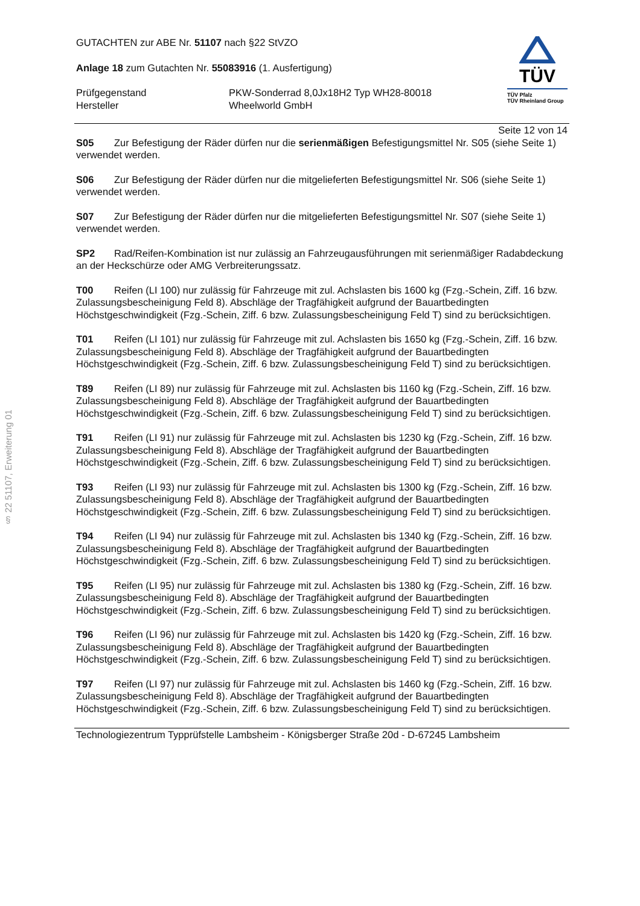§ 22 51107, Erweiterung 01
GUTACHTEN zur ABE Nr. 51107 nach §22 StVZO
Anlage 18 zum Gutachten Nr. 55083916 (1. Ausfertigung)
Prüfgegenstand
Hersteller
PKW-Sonderrad 8,0Jx18H2 Typ WH28-80018
Wheelworld GmbH
TÜV
TÜV Pfalz
TÜV Rheinland Group
Seite 12 von 14
S05 Zur Befestigung der Räder dürfen nur die serienmäßigen Befestigungsmittel Nr. S05 (siehe Seite 1) verwendet werden.
S06 Zur Befestigung der Räder dürfen nur die mitgelieferten Befestigungsmittel Nr. S06 (siehe Seite 1) verwendet werden.
S07 Zur Befestigung der Räder dürfen nur die mitgelieferten Befestigungsmittel Nr. S07 (siehe Seite 1) verwendet werden.
SP2 Rad/Reifen-Kombination ist nur zulässig an Fahrzeugausführungen mit serienmäßiger Radabdeckung an der Heckschürze oder AMG Verbreiterungssatz.
T00 Reifen (LI 100) nur zulässig für Fahrzeuge mit zul. Achslasten bis 1600 kg (Fzg.-Schein, Ziff. 16 bzw. Zulassungsbescheinigung Feld 8). Abschläge der Tragfähigkeit aufgrund der Bauartbedingten Höchstgeschwindigkeit (Fzg.-Schein, Ziff. 6 bzw. Zulassungsbescheinigung Feld T) sind zu berücksichtigen.
T01 Reifen (LI 101) nur zulässig für Fahrzeuge mit zul. Achslasten bis 1650 kg (Fzg.-Schein, Ziff. 16 bzw. Zulassungsbescheinigung Feld 8). Abschläge der Tragfähigkeit aufgrund der Bauartbedingten Höchstgeschwindigkeit (Fzg.-Schein, Ziff. 6 bzw. Zulassungsbescheinigung Feld T) sind zu berücksichtigen.
T89 Reifen (LI 89) nur zulässig für Fahrzeuge mit zul. Achslasten bis 1160 kg (Fzg.-Schein, Ziff. 16 bzw. Zulassungsbescheinigung Feld 8). Abschläge der Tragfähigkeit aufgrund der Bauartbedingten Höchstgeschwindigkeit (Fzg.-Schein, Ziff. 6 bzw. Zulassungsbescheinigung Feld T) sind zu berücksichtigen.
T91 Reifen (LI 91) nur zulässig für Fahrzeuge mit zul. Achslasten bis 1230 kg (Fzg.-Schein, Ziff. 16 bzw. Zulassungsbescheinigung Feld 8). Abschläge der Tragfähigkeit aufgrund der Bauartbedingten Höchstgeschwindigkeit (Fzg.-Schein, Ziff. 6 bzw. Zulassungsbescheinigung Feld T) sind zu berücksichtigen.
T93 Reifen (LI 93) nur zulässig für Fahrzeuge mit zul. Achslasten bis 1300 kg (Fzg.-Schein, Ziff. 16 bzw. Zulassungsbescheinigung Feld 8). Abschläge der Tragfähigkeit aufgrund der Bauartbedingten Höchstgeschwindigkeit (Fzg.-Schein, Ziff. 6 bzw. Zulassungsbescheinigung Feld T) sind zu berücksichtigen.
T94 Reifen (LI 94) nur zulässig für Fahrzeuge mit zul. Achslasten bis 1340 kg (Fzg.-Schein, Ziff. 16 bzw. Zulassungsbescheinigung Feld 8). Abschläge der Tragfähigkeit aufgrund der Bauartbedingten Höchstgeschwindigkeit (Fzg.-Schein, Ziff. 6 bzw. Zulassungsbescheinigung Feld T) sind zu berücksichtigen.
T95 Reifen (LI 95) nur zulässig für Fahrzeuge mit zul. Achslasten bis 1380 kg (Fzg.-Schein, Ziff. 16 bzw. Zulassungsbescheinigung Feld 8). Abschläge der Tragfähigkeit aufgrund der Bauartbedingten Höchstgeschwindigkeit (Fzg.-Schein, Ziff. 6 bzw. Zulassungsbescheinigung Feld T) sind zu berücksichtigen.
T96 Reifen (LI 96) nur zulässig für Fahrzeuge mit zul. Achslasten bis 1420 kg (Fzg.-Schein, Ziff. 16 bzw. Zulassungsbescheinigung Feld 8). Abschläge der Tragfähigkeit aufgrund der Bauartbedingten Höchstgeschwindigkeit (Fzg.-Schein, Ziff. 6 bzw. Zulassungsbescheinigung Feld T) sind zu berücksichtigen.
T97 Reifen (LI 97) nur zulässig für Fahrzeuge mit zul. Achslasten bis 1460 kg (Fzg.-Schein, Ziff. 16 bzw. Zulassungsbescheinigung Feld 8). Abschläge der Tragfähigkeit aufgrund der Bauartbedingten Höchstgeschwindigkeit (Fzg.-Schein, Ziff. 6 bzw. Zulassungsbescheinigung Feld T) sind zu berücksichtigen.
Technologiezentrum Typprüfstelle Lambsheim - Königsberger Straße 20d - D-67245 Lambsheim